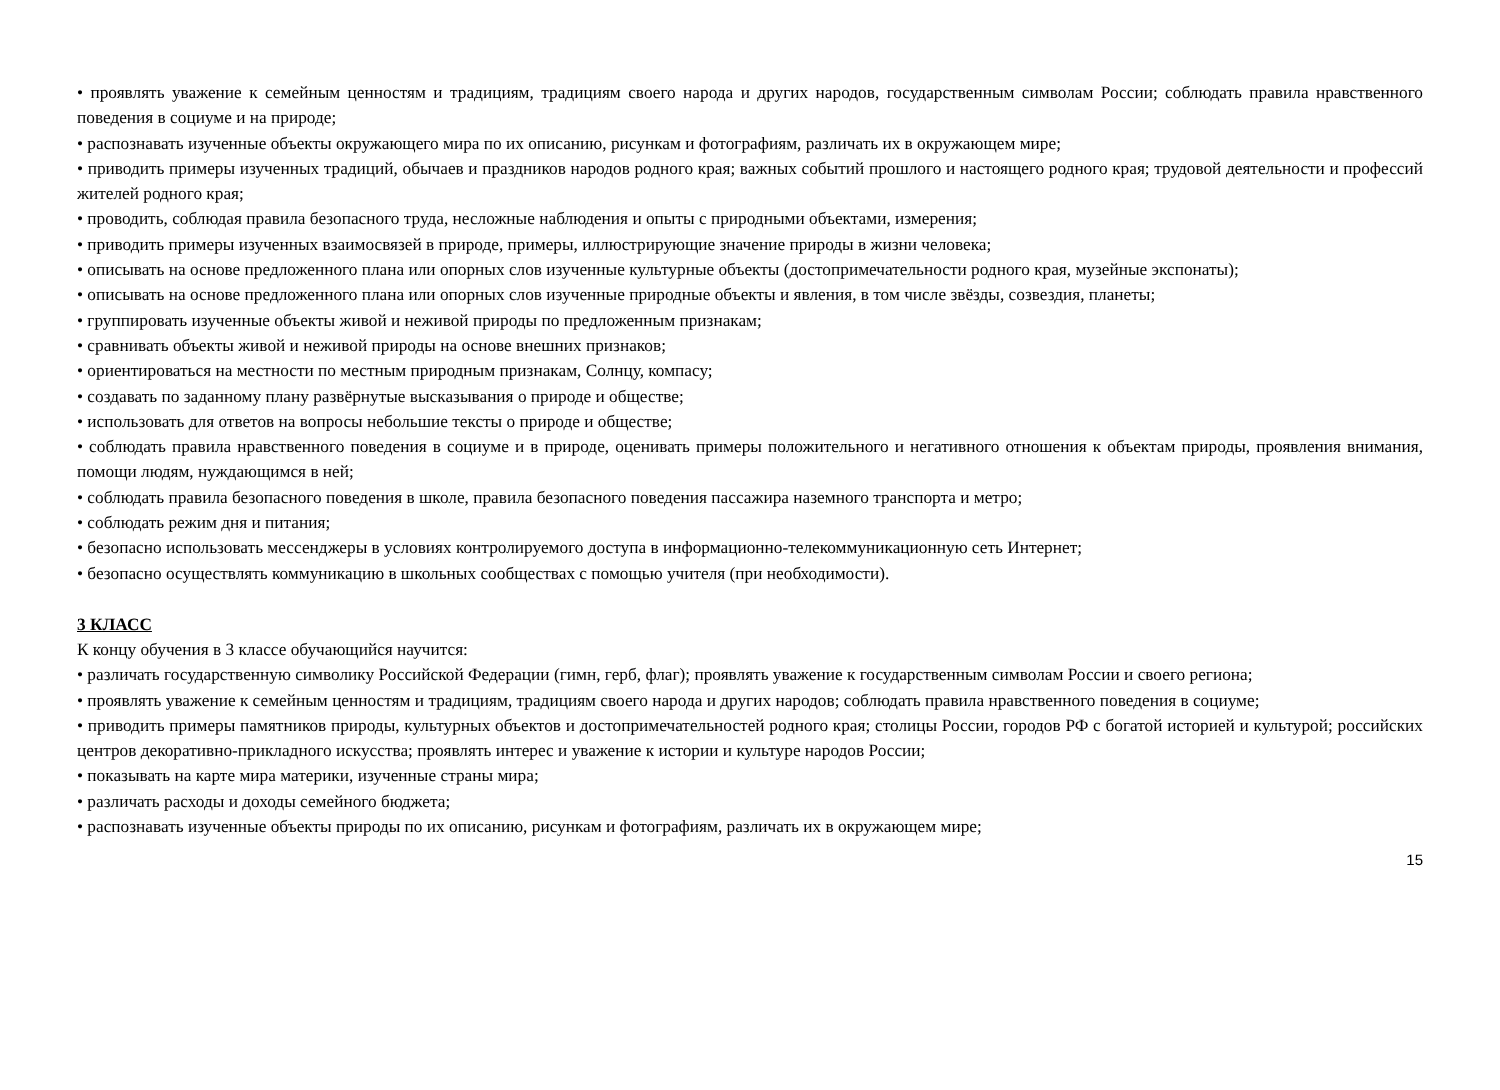• проявлять уважение к семейным ценностям и традициям, традициям своего народа и других народов, государственным символам России; соблюдать правила нравственного поведения в социуме и на природе;
• распознавать изученные объекты окружающего мира по их описанию, рисункам и фотографиям, различать их в окружающем мире;
• приводить примеры изученных традиций, обычаев и праздников народов родного края; важных событий прошлого и настоящего родного края; трудовой деятельности и профессий жителей родного края;
• проводить, соблюдая правила безопасного труда, несложные наблюдения и опыты с природными объектами, измерения;
• приводить примеры изученных взаимосвязей в природе, примеры, иллюстрирующие значение природы в жизни человека;
• описывать на основе предложенного плана или опорных слов изученные культурные объекты (достопримечательности родного края, музейные экспонаты);
• описывать на основе предложенного плана или опорных слов изученные природные объекты и явления, в том числе звёзды, созвездия, планеты;
• группировать изученные объекты живой и неживой природы по предложенным признакам;
• сравнивать объекты живой и неживой природы на основе внешних признаков;
• ориентироваться на местности по местным природным признакам, Солнцу, компасу;
• создавать по заданному плану развёрнутые высказывания о природе и обществе;
• использовать для ответов на вопросы небольшие тексты о природе и обществе;
• соблюдать правила нравственного поведения в социуме и в природе, оценивать примеры положительного и негативного отношения к объектам природы, проявления внимания, помощи людям, нуждающимся в ней;
• соблюдать правила безопасного поведения в школе, правила безопасного поведения пассажира наземного транспорта и метро;
• соблюдать режим дня и питания;
• безопасно использовать мессенджеры в условиях контролируемого доступа в информационно-телекоммуникационную сеть Интернет;
• безопасно осуществлять коммуникацию в школьных сообществах с помощью учителя (при необходимости).
3 КЛАСС
К концу обучения в 3 классе обучающийся научится:
• различать государственную символику Российской Федерации (гимн, герб, флаг); проявлять уважение к государственным символам России и своего региона;
• проявлять уважение к семейным ценностям и традициям, традициям своего народа и других народов; соблюдать правила нравственного поведения в социуме;
• приводить примеры памятников природы, культурных объектов и достопримечательностей родного края; столицы России, городов РФ с богатой историей и культурой; российских центров декоративно-прикладного искусства; проявлять интерес и уважение к истории и культуре народов России;
• показывать на карте мира материки, изученные страны мира;
• различать расходы и доходы семейного бюджета;
• распознавать изученные объекты природы по их описанию, рисункам и фотографиям, различать их в окружающем мире;
15